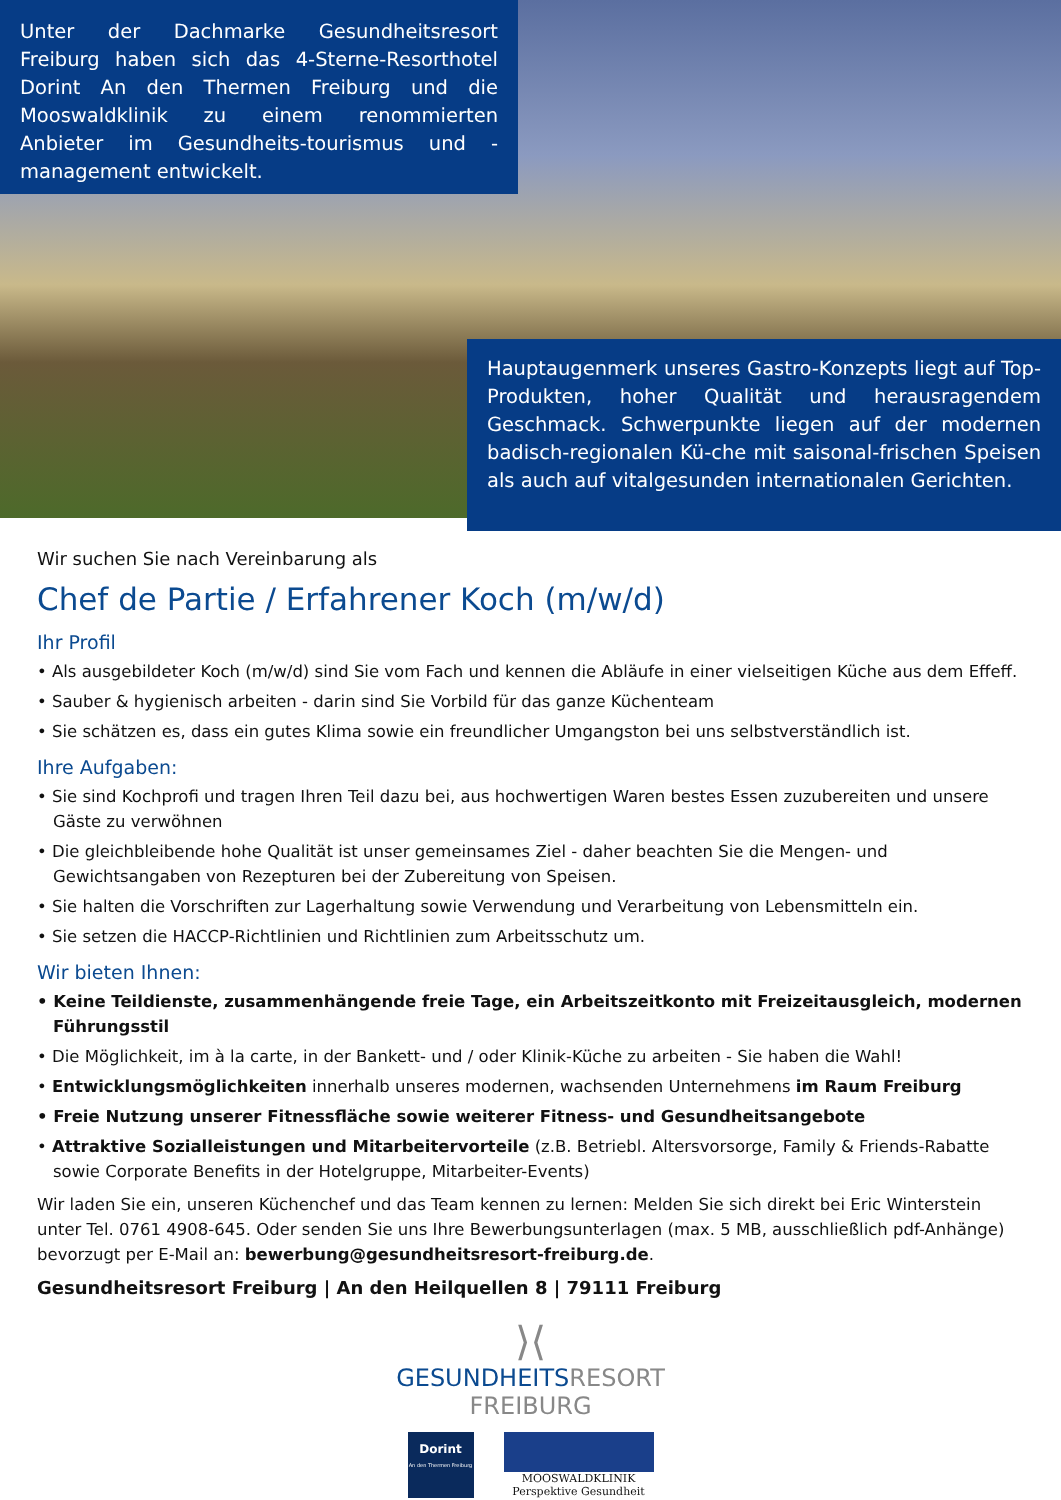Unter der Dachmarke Gesundheitsresort Freiburg haben sich das 4-Sterne-Resorthotel Dorint An den Thermen Freiburg und die Mooswaldklinik zu einem renommierten Anbieter im Gesundheits-tourismus und -management entwickelt.
Hauptaugenmerk unseres Gastro-Konzepts liegt auf Top-Produkten, hoher Qualität und herausragendem Geschmack. Schwerpunkte liegen auf der modernen badisch-regionalen Kü-che mit saisonal-frischen Speisen als auch auf vitalgesunden internationalen Gerichten.
Wir suchen Sie nach Vereinbarung als
Chef de Partie / Erfahrener Koch (m/w/d)
Ihr Profil
• Als ausgebildeter Koch (m/w/d) sind Sie vom Fach und kennen die Abläufe in einer vielseitigen Küche aus dem Effeff.
• Sauber & hygienisch arbeiten - darin sind Sie Vorbild für das ganze Küchenteam
• Sie schätzen es, dass ein gutes Klima sowie ein freundlicher Umgangston bei uns selbstverständlich ist.
Ihre Aufgaben:
• Sie sind Kochprofi und tragen Ihren Teil dazu bei, aus hochwertigen Waren bestes Essen zuzubereiten und unsere Gäste zu verwöhnen
• Die gleichbleibende hohe Qualität ist unser gemeinsames Ziel - daher beachten Sie die Mengen- und Gewichtsangaben von Rezepturen bei der Zubereitung von Speisen.
• Sie halten die Vorschriften zur Lagerhaltung sowie Verwendung und Verarbeitung von Lebensmitteln ein.
• Sie setzen die HACCP-Richtlinien und Richtlinien zum Arbeitsschutz um.
Wir bieten Ihnen:
• Keine Teildienste, zusammenhängende freie Tage, ein Arbeitszeitkonto mit Freizeitausgleich, modernen Führungsstil
• Die Möglichkeit, im à la carte, in der Bankett- und / oder Klinik-Küche zu arbeiten - Sie haben die Wahl!
• Entwicklungsmöglichkeiten innerhalb unseres modernen, wachsenden Unternehmens im Raum Freiburg
• Freie Nutzung unserer Fitnessfläche sowie weiterer Fitness- und Gesundheitsangebote
• Attraktive Sozialleistungen und Mitarbeitervorteile (z.B. Betriebl. Altersvorsorge, Family & Friends-Rabatte sowie Corporate Benefits in der Hotelgruppe, Mitarbeiter-Events)
Wir laden Sie ein, unseren Küchenchef und das Team kennen zu lernen: Melden Sie sich direkt bei Eric Winterstein unter Tel. 0761 4908-645. Oder senden Sie uns Ihre Bewerbungsunterlagen (max. 5 MB, ausschließlich pdf-Anhänge) bevorzugt per E-Mail an: bewerbung@gesundheitsresort-freiburg.de.
Gesundheitsresort Freiburg | An den Heilquellen 8 | 79111 Freiburg
⟩⟨
GESUNDHEITS RESORT
FREIBURG
Dorint
An den Thermen Freiburg
MOOSWALDKLINIK
Perspektive Gesundheit